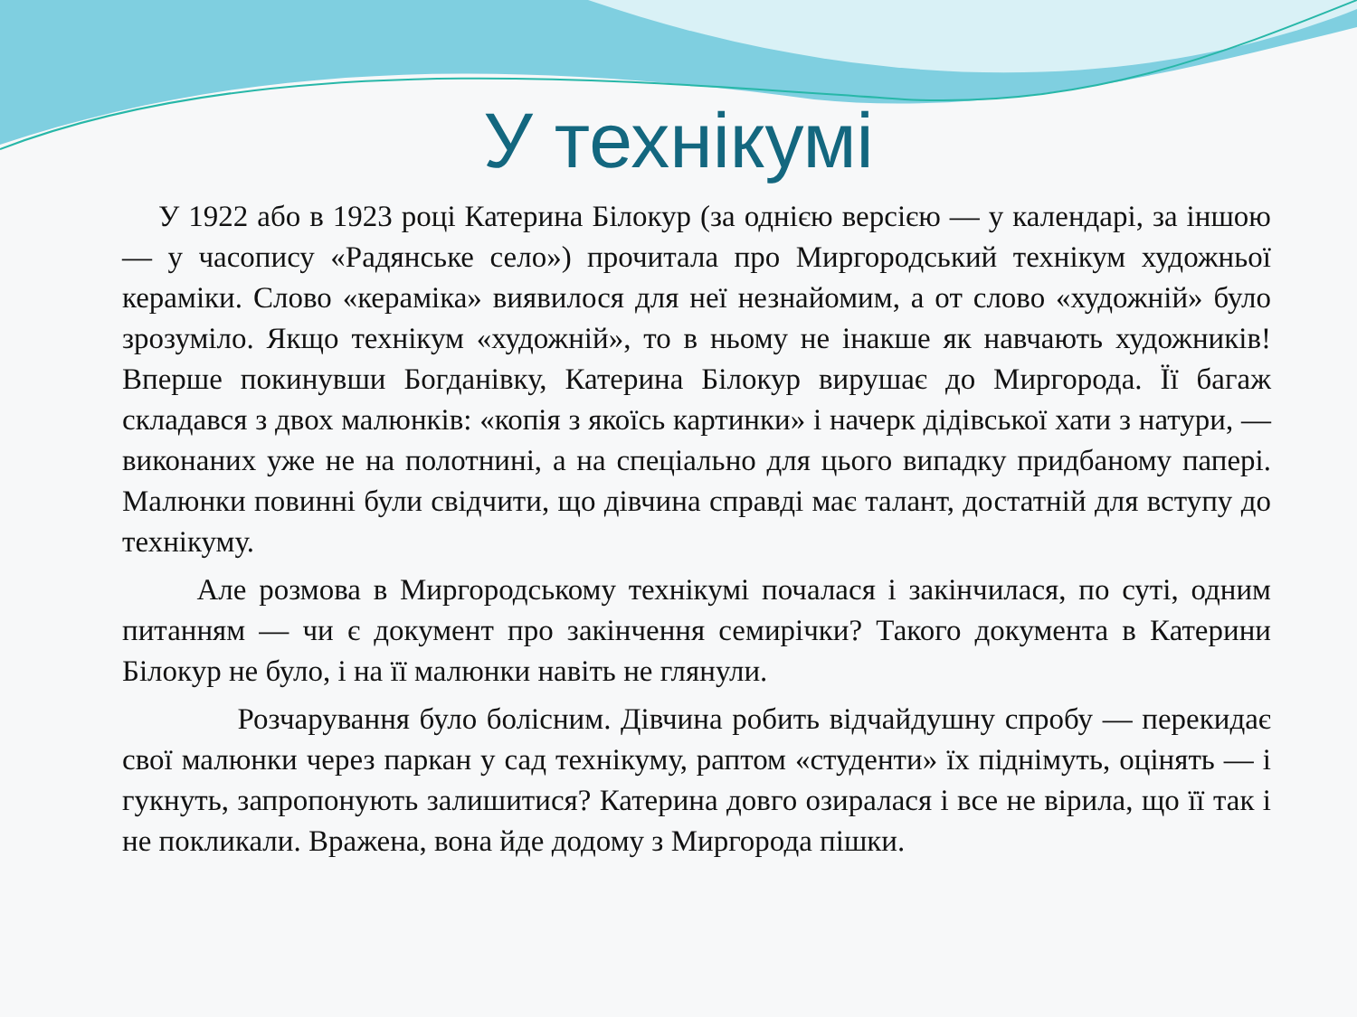У технікумі
У 1922 або в 1923 році Катерина Білокур (за однією версією — у календарі, за іншою — у часопису «Радянське село») прочитала про Миргородський технікум художньої кераміки. Слово «кераміка» виявилося для неї незнайомим, а от слово «художній» було зрозуміло. Якщо технікум «художній», то в ньому не інакше як навчають художників! Вперше покинувши Богданівку, Катерина Білокур вирушає до Миргорода. Її багаж складався з двох малюнків: «копія з якоїсь картинки» і начерк дідівської хати з натури, — виконаних уже не на полотнині, а на спеціально для цього випадку придбаному папері. Малюнки повинні були свідчити, що дівчина справді має талант, достатній для вступу до технікуму.
Але розмова в Миргородському технікумі почалася і закінчилася, по суті, одним питанням — чи є документ про закінчення семирічки? Такого документа в Катерини Білокур не було, і на її малюнки навіть не глянули.
Розчарування було болісним. Дівчина робить відчайдушну спробу — перекидає свої малюнки через паркан у сад технікуму, раптом «студенти» їх піднімуть, оцінять — і гукнуть, запропонують залишитися? Катерина довго озиралася і все не вірила, що її так і не покликали. Вражена, вона йде додому з Миргорода пішки.